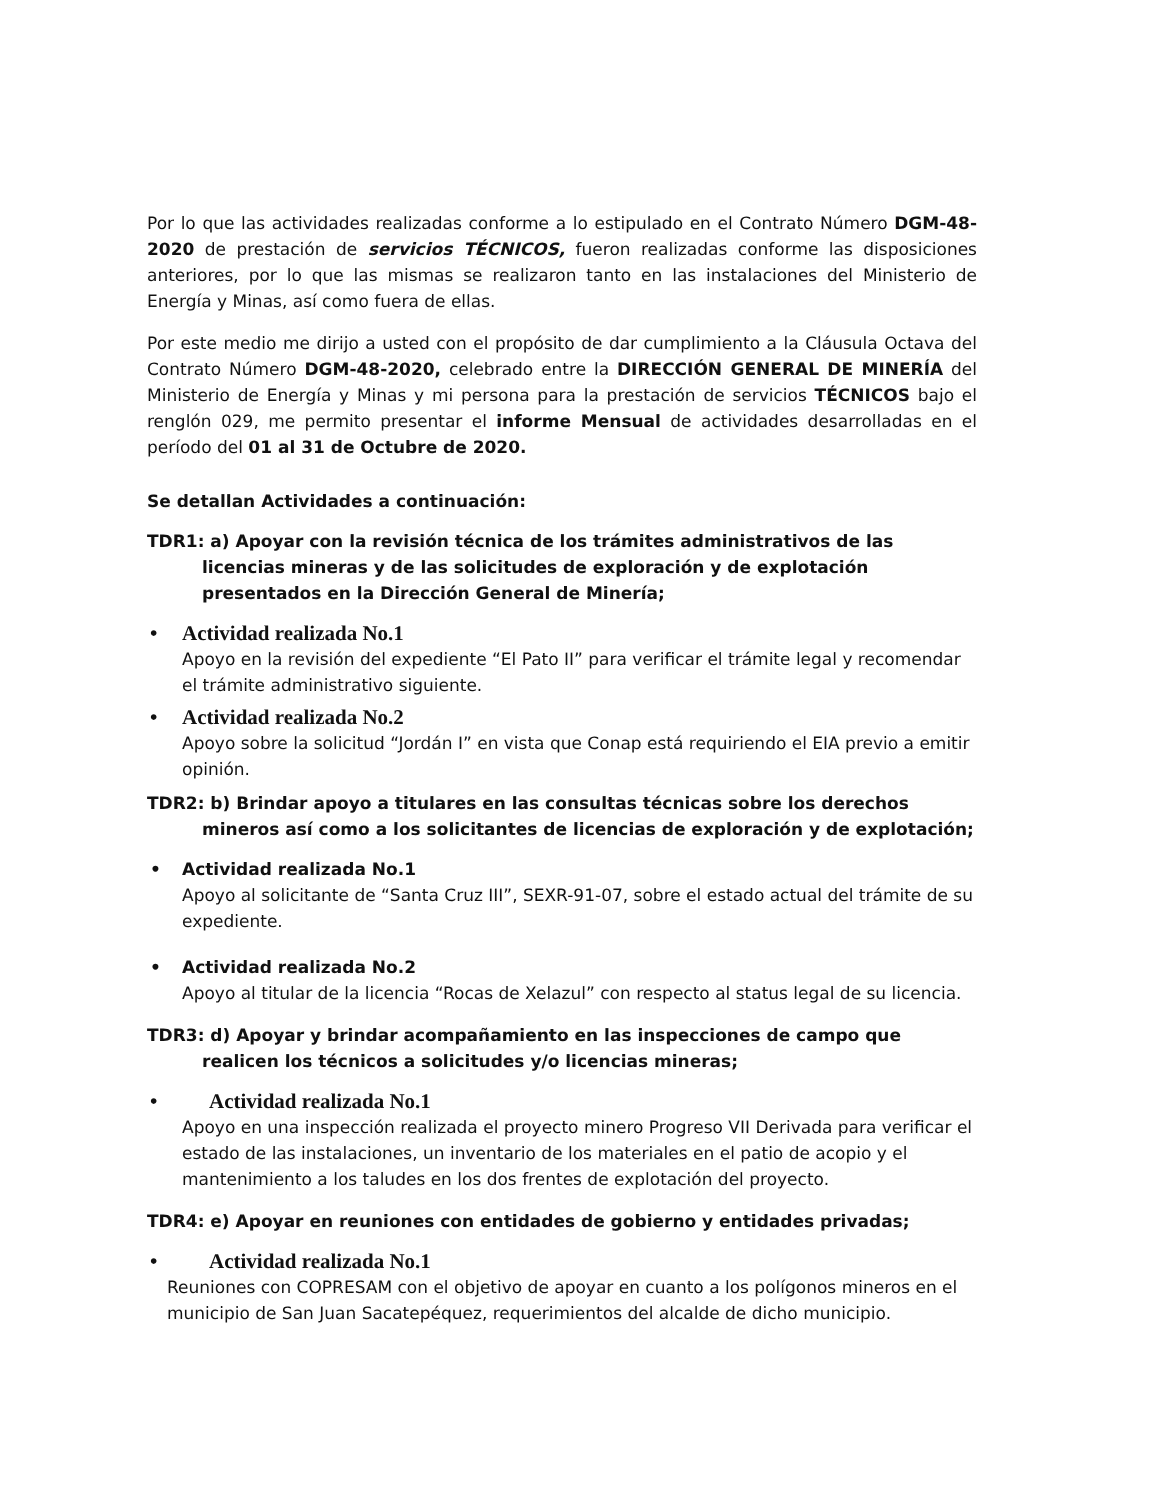Por lo que las actividades realizadas conforme a lo estipulado en el Contrato Número DGM-48-2020 de prestación de servicios TÉCNICOS, fueron realizadas conforme las disposiciones anteriores, por lo que las mismas se realizaron tanto en las instalaciones del Ministerio de Energía y Minas, así como fuera de ellas.
Por este medio me dirijo a usted con el propósito de dar cumplimiento a la Cláusula Octava del Contrato Número DGM-48-2020, celebrado entre la DIRECCIÓN GENERAL DE MINERÍA del Ministerio de Energía y Minas y mi persona para la prestación de servicios TÉCNICOS bajo el renglón 029, me permito presentar el informe Mensual de actividades desarrolladas en el período del 01 al 31 de Octubre de 2020.
Se detallan Actividades a continuación:
TDR1: a) Apoyar con la revisión técnica de los trámites administrativos de las licencias mineras y de las solicitudes de exploración y de explotación presentados en la Dirección General de Minería;
• Actividad realizada No.1
Apoyo en la revisión del expediente “El Pato II” para verificar el trámite legal y recomendar el trámite administrativo siguiente.
• Actividad realizada No.2
Apoyo sobre la solicitud “Jordán I” en vista que Conap está requiriendo el EIA previo a emitir opinión.
TDR2: b) Brindar apoyo a titulares en las consultas técnicas sobre los derechos mineros así como a los solicitantes de licencias de exploración y de explotación;
• Actividad realizada No.1
Apoyo al solicitante de “Santa Cruz III”, SEXR-91-07, sobre el estado actual del trámite de su expediente.
• Actividad realizada No.2
Apoyo al titular de la licencia “Rocas de Xelazul” con respecto al status legal de su licencia.
TDR3: d) Apoyar y brindar acompañamiento en las inspecciones de campo que realicen los técnicos a solicitudes y/o licencias mineras;
• Actividad realizada No.1
Apoyo en una inspección realizada el proyecto minero Progreso VII Derivada para verificar el estado de las instalaciones, un inventario de los materiales en el patio de acopio y el mantenimiento a los taludes en los dos frentes de explotación del proyecto.
TDR4: e) Apoyar en reuniones con entidades de gobierno y entidades privadas;
• Actividad realizada No.1
Reuniones con COPRESAM con el objetivo de apoyar en cuanto a los polígonos mineros en el municipio de San Juan Sacatepéquez, requerimientos del alcalde de dicho municipio.